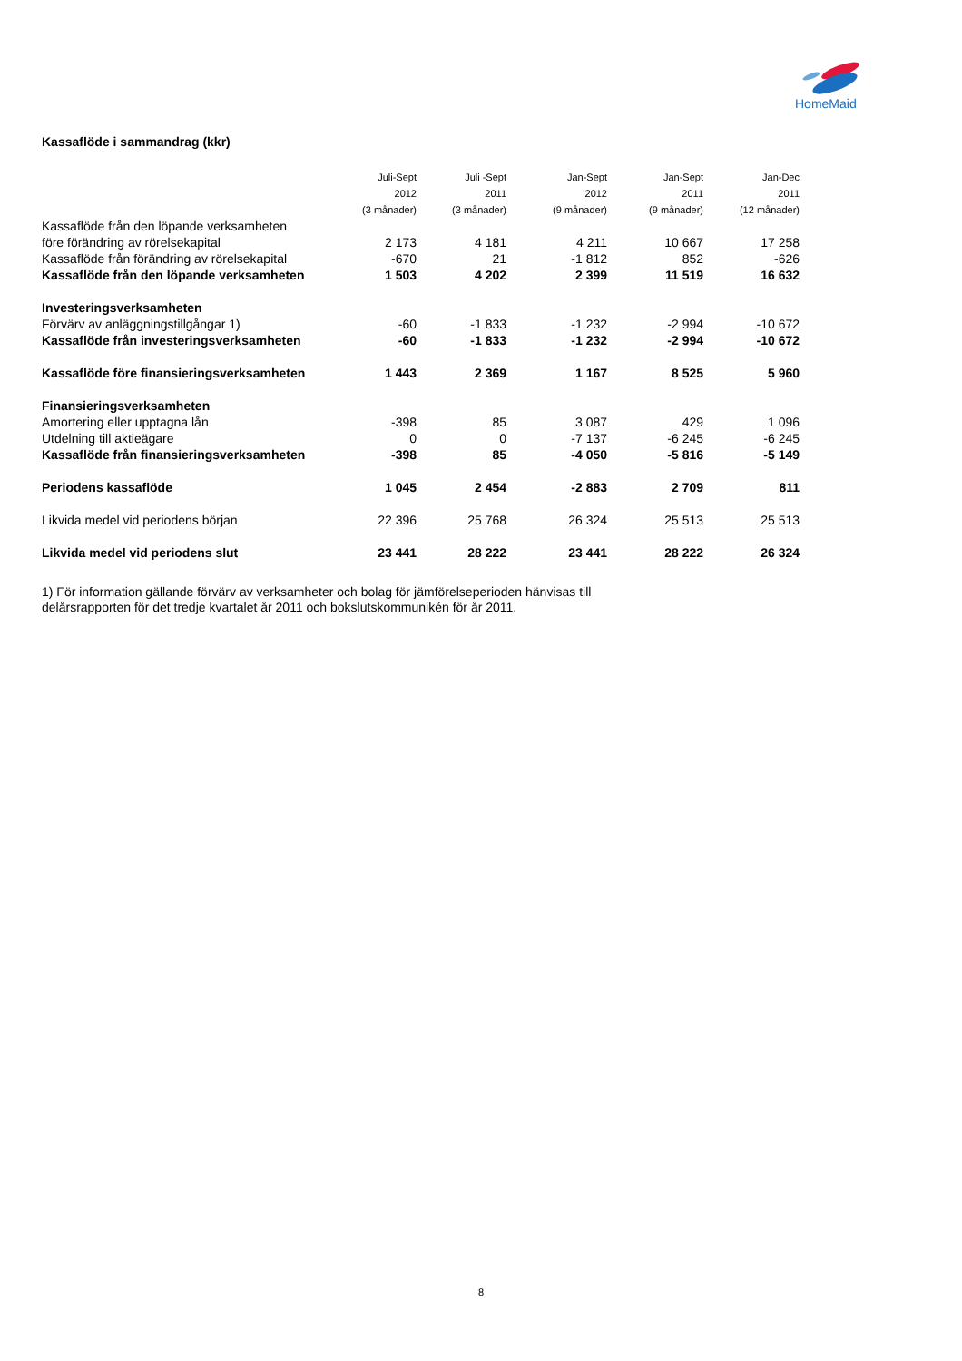HomeMaid
Kassaflöde i sammandrag (kkr)
| | Juli-Sept | Juli -Sept | Jan-Sept | Jan-Sept | Jan-Dec |
| --- | --- | --- | --- | --- | --- |
| | 2012 | 2011 | 2012 | 2011 | 2011 |
| | (3 månader) | (3 månader) | (9 månader) | (9 månader) | (12 månader) |
| Kassaflöde från den löpande verksamheten | | | | | |
| före förändring av rörelsekapital | 2 173 | 4 181 | 4 211 | 10 667 | 17 258 |
| Kassaflöde från förändring av rörelsekapital | -670 | 21 | -1 812 | 852 | -626 |
| Kassaflöde från den löpande verksamheten | 1 503 | 4 202 | 2 399 | 11 519 | 16 632 |
| Investeringsverksamheten | | | | | |
| Förvärv av anläggningstillgångar 1) | -60 | -1 833 | -1 232 | -2 994 | -10 672 |
| Kassaflöde från investeringsverksamheten | -60 | -1 833 | -1 232 | -2 994 | -10 672 |
| Kassaflöde före finansieringsverksamheten | 1 443 | 2 369 | 1 167 | 8 525 | 5 960 |
| Finansieringsverksamheten | | | | | |
| Amortering eller upptagna lån | -398 | 85 | 3 087 | 429 | 1 096 |
| Utdelning till aktieägare | 0 | 0 | -7 137 | -6 245 | -6 245 |
| Kassaflöde från finansieringsverksamheten | -398 | 85 | -4 050 | -5 816 | -5 149 |
| Periodens kassaflöde | 1 045 | 2 454 | -2 883 | 2 709 | 811 |
| Likvida medel vid periodens början | 22 396 | 25 768 | 26 324 | 25 513 | 25 513 |
| Likvida medel vid periodens slut | 23 441 | 28 222 | 23 441 | 28 222 | 26 324 |
1) För information gällande förvärv av verksamheter och bolag för jämförelseperioden hänvisas till delårsrapporten för det tredje kvartalet år 2011 och bokslutskommunikén för år 2011.
8